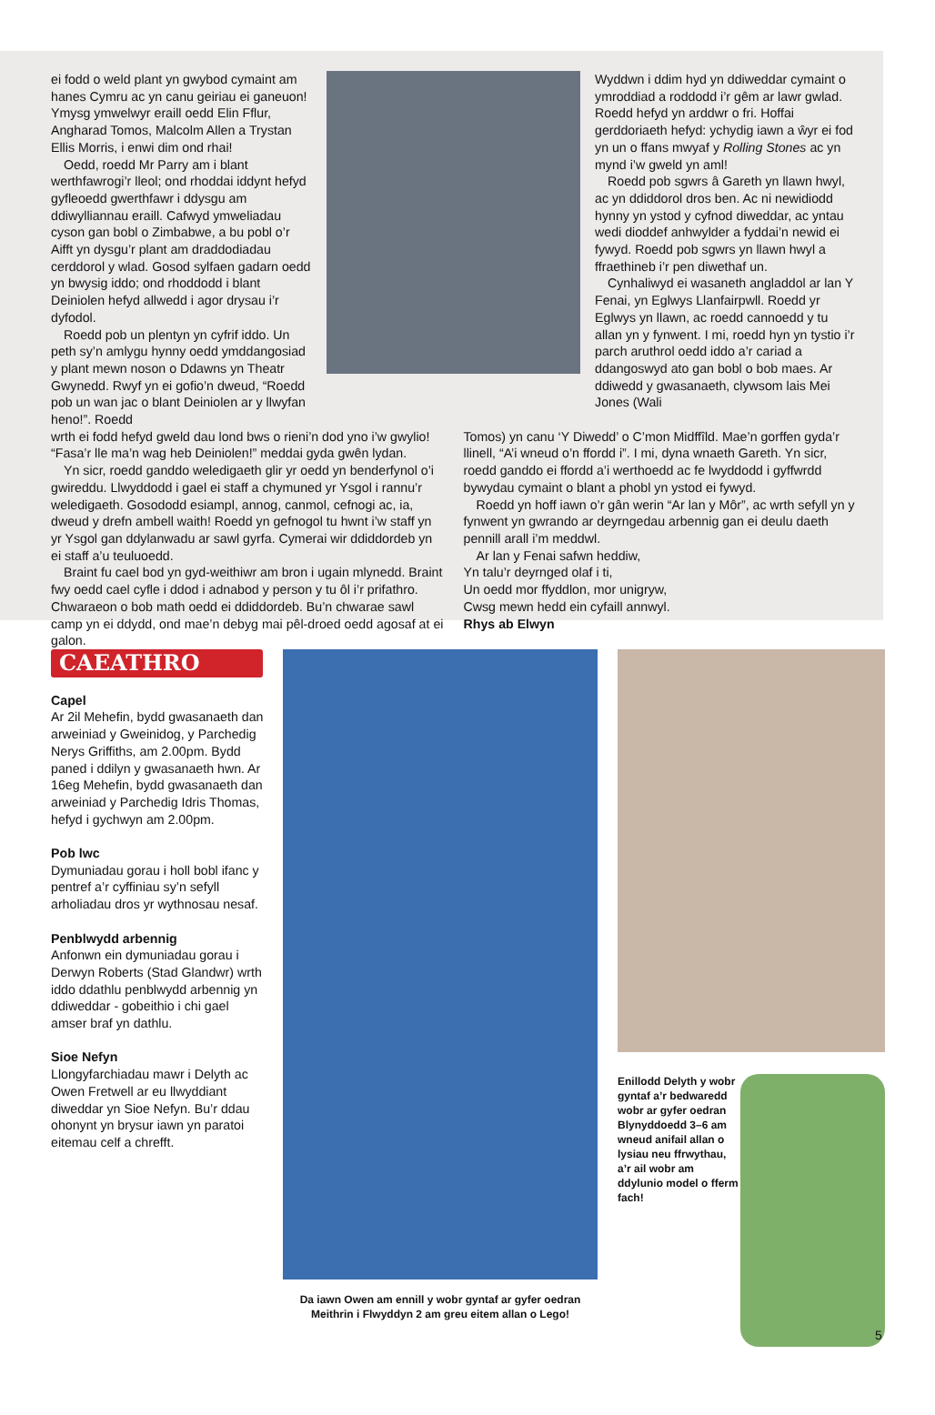ei fodd o weld plant yn gwybod cymaint am hanes Cymru ac yn canu geiriau ei ganeuon! Ymysg ymwelwyr eraill oedd Elin Fflur, Angharad Tomos, Malcolm Allen a Trystan Ellis Morris, i enwi dim ond rhai!
Oedd, roedd Mr Parry am i blant werthfawrogi’r lleol; ond rhoddai iddynt hefyd gyfleoedd gwerthfawr i ddysgu am ddiwylliannau eraill. Cafwyd ymweliadau cyson gan bobl o Zimbabwe, a bu pobl o’r Aifft yn dysgu’r plant am draddodiadau cerddorol y wlad. Gosod sylfaen gadarn oedd yn bwysig iddo; ond rhoddodd i blant Deiniolen hefyd allwedd i agor drysau i’r dyfodol.
Roedd pob un plentyn yn cyfrif iddo. Un peth sy’n amlygu hynny oedd ymddangosiad y plant mewn noson o Ddawns yn Theatr Gwynedd. Rwyf yn ei gofio’n dweud, “Roedd pob un wan jac o blant Deiniolen ar y llwyfan heno!”. Roedd
Wyddwn i ddim hyd yn ddiweddar cymaint o ymroddiad a roddodd i’r gêm ar lawr gwlad. Roedd hefyd yn arddwr o fri. Hoffai gerddoriaeth hefyd: ychydig iawn a ŵyr ei fod yn un o ffans mwyaf y Rolling Stones ac yn mynd i’w gweld yn aml!
Roedd pob sgwrs â Gareth yn llawn hwyl, ac yn ddiddorol dros ben. Ac ni newidiodd hynny yn ystod y cyfnod diweddar, ac yntau wedi dioddef anhwylder a fyddai’n newid ei fywyd. Roedd pob sgwrs yn llawn hwyl a ffraethineb i’r pen diwethaf un.
Cynhaliwyd ei wasaneth angladdol ar lan Y Fenai, yn Eglwys Llanfairpwll. Roedd yr Eglwys yn llawn, ac roedd cannoedd y tu allan yn y fynwent. I mi, roedd hyn yn tystio i’r parch aruthrol oedd iddo a’r cariad a ddangoswyd ato gan bobl o bob maes. Ar ddiwedd y gwasanaeth, clywsom lais Mei Jones (Wali
wrth ei fodd hefyd gweld dau lond bws o rieni’n dod yno i’w gwylio! “Fasa’r lle ma’n wag heb Deiniolen!” meddai gyda gwên lydan.
Yn sicr, roedd ganddo weledigaeth glir yr oedd yn benderfynol o’i gwireddu. Llwyddodd i gael ei staff a chymuned yr Ysgol i rannu’r weledigaeth. Gosododd esiampl, annog, canmol, cefnogi ac, ia, dweud y drefn ambell waith! Roedd yn gefnogol tu hwnt i’w staff yn yr Ysgol gan ddylanwadu ar sawl gyrfa. Cymerai wir ddiddordeb yn ei staff a’u teuluoedd.
Braint fu cael bod yn gyd-weithiwr am bron i ugain mlynedd. Braint fwy oedd cael cyfle i ddod i adnabod y person y tu ôl i’r prifathro. Chwaraeon o bob math oedd ei ddiddordeb. Bu’n chwarae sawl camp yn ei ddydd, ond mae’n debyg mai pêl-droed oedd agosaf at ei galon.
Tomos) yn canu ‘Y Diwedd’ o C’mon Midffîld. Mae’n gorffen gyda’r llinell, “A’i wneud o’n ffordd i”. I mi, dyna wnaeth Gareth. Yn sicr, roedd ganddo ei ffordd a’i werthoedd ac fe lwyddodd i gyffwrdd bywydau cymaint o blant a phobl yn ystod ei fywyd.
Roedd yn hoff iawn o’r gân werin “Ar lan y Môr”, ac wrth sefyll yn y fynwent yn gwrando ar deyrngedau arbennig gan ei deulu daeth pennill arall i’m meddwl.
Ar lan y Fenai safwn heddiw,
Yn talu’r deyrnged olaf i ti,
Un oedd mor ffyddlon, mor unigryw,
Cwsg mewn hedd ein cyfaill annwyl.
Rhys ab Elwyn
CAEATHRO
Capel
Ar 2il Mehefin, bydd gwasanaeth dan arweiniad y Gweinidog, y Parchedig Nerys Griffiths, am 2.00pm. Bydd paned i ddilyn y gwasanaeth hwn. Ar 16eg Mehefin, bydd gwasanaeth dan arweiniad y Parchedig Idris Thomas, hefyd i gychwyn am 2.00pm.
Pob lwc
Dymuniadau gorau i holl bobl ifanc y pentref a’r cyffiniau sy’n sefyll arholiadau dros yr wythnosau nesaf.
Penblwydd arbennig
Anfonwn ein dymuniadau gorau i Derwyn Roberts (Stad Glandwr) wrth iddo ddathlu penblwydd arbennig yn ddiweddar - gobeithio i chi gael amser braf yn dathlu.
Sioe Nefyn
Llongyfarchiadau mawr i Delyth ac Owen Fretwell ar eu llwyddiant diweddar yn Sioe Nefyn. Bu’r ddau ohonynt yn brysur iawn yn paratoi eitemau celf a chrefft.
Da iawn Owen am ennill y wobr gyntaf ar gyfer oedran Meithrin i Flwyddyn 2 am greu eitem allan o Lego!
Enillodd Delyth y wobr gyntaf a’r bedwaredd wobr ar gyfer oedran Blynyddoedd 3–6 am wneud anifail allan o lysiau neu ffrwythau, a’r ail wobr am ddylunio model o fferm fach!
5